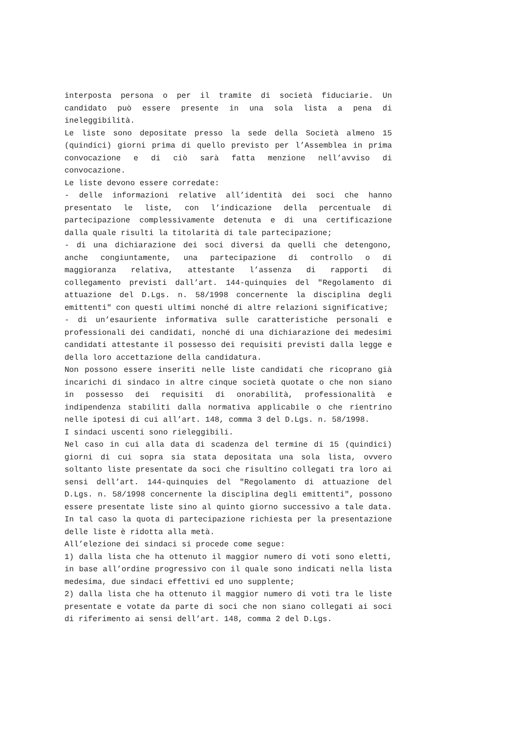interposta persona o per il tramite di società fiduciarie. Un candidato può essere presente in una sola lista a pena di ineleggibilità.
Le liste sono depositate presso la sede della Società almeno 15 (quindici) giorni prima di quello previsto per l’Assemblea in prima convocazione e di ciò sarà fatta menzione nell’avviso di convocazione.
Le liste devono essere corredate:
- delle informazioni relative all’identità dei soci che hanno presentato le liste, con l’indicazione della percentuale di partecipazione complessivamente detenuta e di una certificazione dalla quale risulti la titolarità di tale partecipazione;
- di una dichiarazione dei soci diversi da quelli che detengono, anche congiuntamente, una partecipazione di controllo o di maggioranza relativa, attestante l’assenza di rapporti di collegamento previsti dall’art. 144-quinquies del "Regolamento di attuazione del D.Lgs. n. 58/1998 concernente la disciplina degli emittenti" con questi ultimi nonché di altre relazioni significative;
- di un’esauriente informativa sulle caratteristiche personali e professionali dei candidati, nonché di una dichiarazione dei medesimi candidati attestante il possesso dei requisiti previsti dalla legge e della loro accettazione della candidatura.
Non possono essere inseriti nelle liste candidati che ricoprano già incarichi di sindaco in altre cinque società quotate o che non siano in possesso dei requisiti di onorabilità, professionalità e indipendenza stabiliti dalla normativa applicabile o che rientrino nelle ipotesi di cui all’art. 148, comma 3 del D.Lgs. n. 58/1998.
I sindaci uscenti sono rieleggibili.
Nel caso in cui alla data di scadenza del termine di 15 (quindici) giorni di cui sopra sia stata depositata una sola lista, ovvero soltanto liste presentate da soci che risultino collegati tra loro ai sensi dell’art. 144-quinquies del "Regolamento di attuazione del D.Lgs. n. 58/1998 concernente la disciplina degli emittenti", possono essere presentate liste sino al quinto giorno successivo a tale data. In tal caso la quota di partecipazione richiesta per la presentazione delle liste è ridotta alla metà.
All’elezione dei sindaci si procede come segue:
1) dalla lista che ha ottenuto il maggior numero di voti sono eletti, in base all’ordine progressivo con il quale sono indicati nella lista medesima, due sindaci effettivi ed uno supplente;
2) dalla lista che ha ottenuto il maggior numero di voti tra le liste presentate e votate da parte di soci che non siano collegati ai soci di riferimento ai sensi dell’art. 148, comma 2 del D.Lgs.